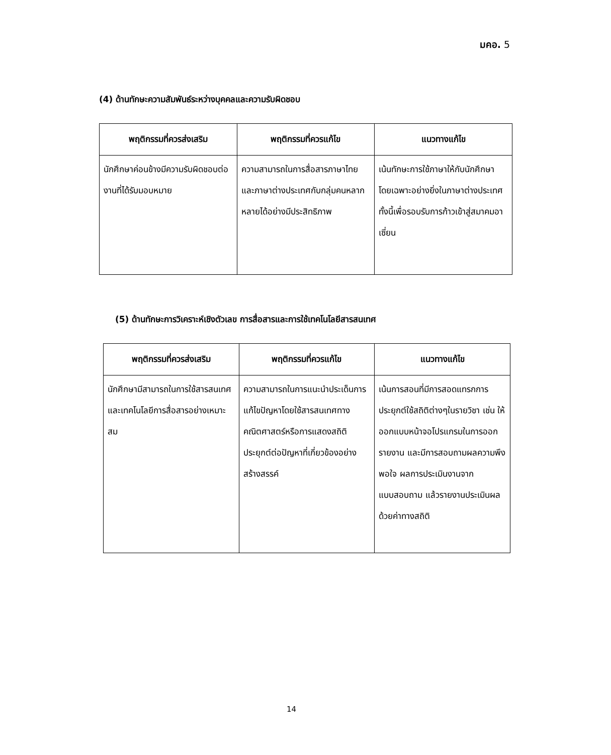มคอ. 5
(4) ด้านทักษะความสัมพันธ์ระหว่างบุคคลและความรับผิดชอบ
| พฤติกรรมที่ควรส่งเสริม | พฤติกรรมที่ควรแก้ไข | แนวทางแก้ไข |
| --- | --- | --- |
| นักศึกษาค่อนข้างมีความรับผิดชอบต่องานที่ได้รับมอบหมาย | ความสามารถในการสื่อสารภาษาไทยและภาษาต่างประเทศกับกลุ่มคนหลากหลายได้อย่างมีประสิทธิภาพ | เน้นทักษะการใช้ภาษาให้กับนักศึกษา โดยเฉพาะอย่างยิ่งในภาษาต่างประเทศ ทั้งนี้เพื่อรอบรับการก้าวเข้าสู่สมาคมอาเซี่ยน |
(5) ด้านทักษะการวิเคราะห์เชิงตัวเลข การสื่อสารและการใช้เทคโนโลยีสารสนเทศ
| พฤติกรรมที่ควรส่งเสริม | พฤติกรรมที่ควรแก้ไข | แนวทางแก้ไข |
| --- | --- | --- |
| นักศึกษามีสามารถในการใช้สารสนเทศและเทคโนโลยีการสื่อสารอย่างเหมาะสม | ความสามารถในการแนะนำประเด็นการแก้ไขปัญหาโดยใช้สารสนเทศทางคณิตศาสตร์หรือการแสดงสถิติประยุกต์ต่อปัญหาที่เกี่ยวข้องอย่างสร้างสรรค์ | เน้นการสอนที่มีการสอดแทรกการประยุกต์ใช้สถิติต่างๆในรายวิชา เช่น ให้ออกแบบหน้าจอโปรแกรมในการออกรายงาน และมีการสอบถามผลความพึงพอใจ ผลการประเมินงานจากแบบสอบถาม แล้วรายงานประเมินผลด้วยค่าทางสถิติ |
14